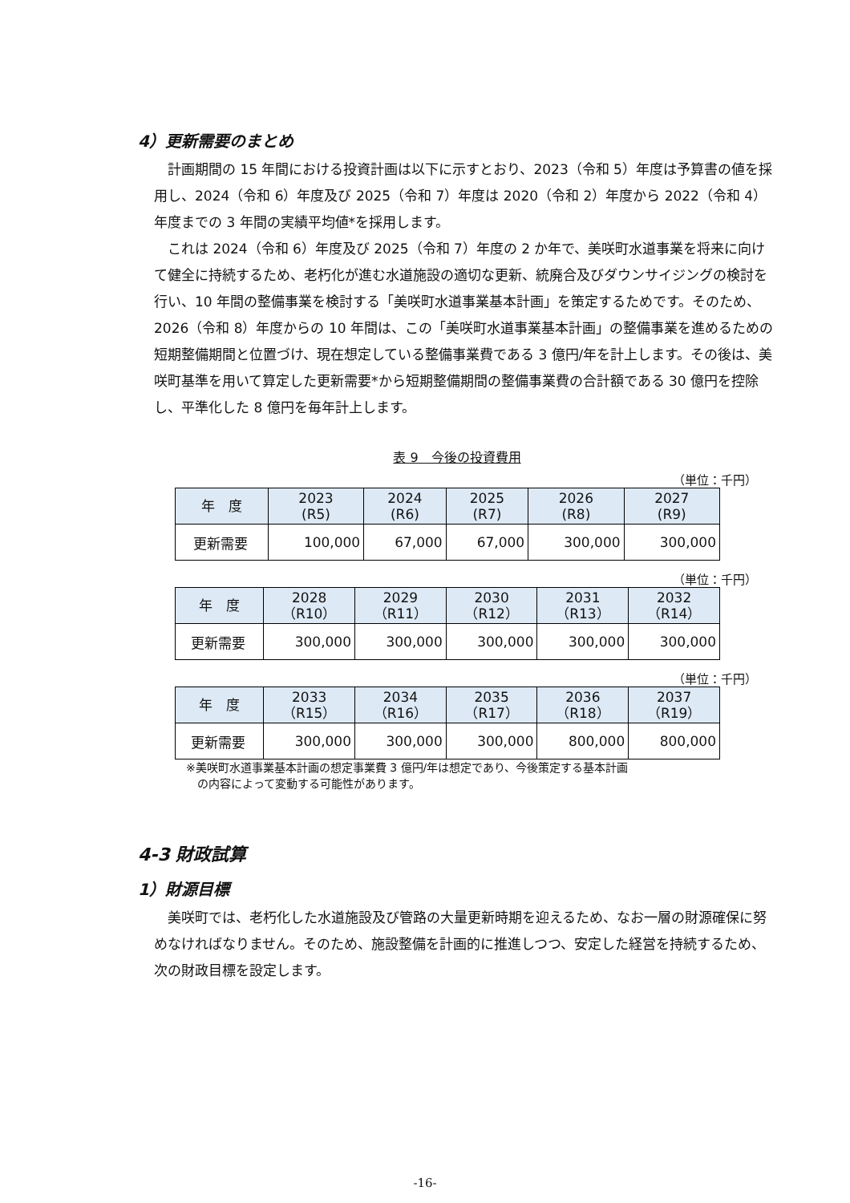4）更新需要のまとめ
計画期間の 15 年間における投資計画は以下に示すとおり、2023（令和 5）年度は予算書の値を採用し、2024（令和 6）年度及び 2025（令和 7）年度は 2020（令和 2）年度から 2022（令和 4）年度までの 3 年間の実績平均値*を採用します。
これは 2024（令和 6）年度及び 2025（令和 7）年度の 2 か年で、美咲町水道事業を将来に向けて健全に持続するため、老朽化が進む水道施設の適切な更新、統廃合及びダウンサイジングの検討を行い、10 年間の整備事業を検討する「美咲町水道事業基本計画」を策定するためです。そのため、2026（令和 8）年度からの 10 年間は、この「美咲町水道事業基本計画」の整備事業を進めるための短期整備期間と位置づけ、現在想定している整備事業費である 3 億円/年を計上します。その後は、美咲町基準を用いて算定した更新需要*から短期整備期間の整備事業費の合計額である 30 億円を控除し、平準化した 8 億円を毎年計上します。
表 9　今後の投資費用
（単位：千円）
| 年 度 | 2023 (R5) | 2024 (R6) | 2025 (R7) | 2026 (R8) | 2027 (R9) |
| --- | --- | --- | --- | --- | --- |
| 更新需要 | 100,000 | 67,000 | 67,000 | 300,000 | 300,000 |
（単位：千円）
| 年 度 | 2028 （R10） | 2029 （R11） | 2030 （R12） | 2031 （R13） | 2032 （R14） |
| --- | --- | --- | --- | --- | --- |
| 更新需要 | 300,000 | 300,000 | 300,000 | 300,000 | 300,000 |
（単位：千円）
| 年 度 | 2033 （R15） | 2034 （R16） | 2035 （R17） | 2036 （R18） | 2037 （R19） |
| --- | --- | --- | --- | --- | --- |
| 更新需要 | 300,000 | 300,000 | 300,000 | 800,000 | 800,000 |
※美咲町水道事業基本計画の想定事業費 3 億円/年は想定であり、今後策定する基本計画
　の内容によって変動する可能性があります。
4-3 財政試算
1）財源目標
美咲町では、老朽化した水道施設及び管路の大量更新時期を迎えるため、なお一層の財源確保に努めなければなりません。そのため、施設整備を計画的に推進しつつ、安定した経営を持続するため、次の財政目標を設定します。
-16-